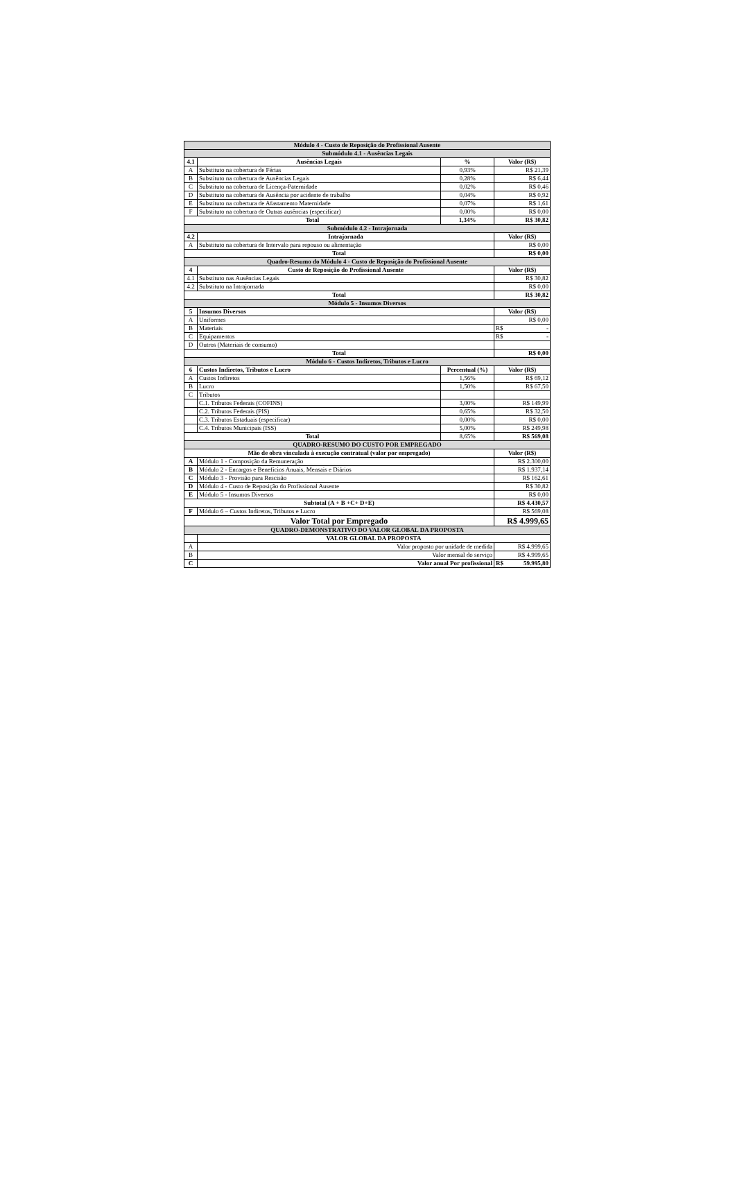| Módulo 4 - Custo de Reposição do Profissional Ausente | | | |
| Submódulo 4.1 - Ausências Legais | | | |
| 4.1 | Ausências Legais | % | Valor (R$) |
| A | Substituto na cobertura de Férias | 0,93% | R$ 21,39 |
| B | Substituto na cobertura de Ausências Legais | 0,28% | R$ 6,44 |
| C | Substituto na cobertura de Licença-Paternidade | 0,02% | R$ 0,46 |
| D | Substituto na cobertura de Ausência por acidente de trabalho | 0,04% | R$ 0,92 |
| E | Substituto na cobertura de Afastamento Maternidade | 0,07% | R$ 1,61 |
| F | Substituto na cobertura de Outras ausências (especificar) | 0,00% | R$ 0,00 |
| Total | | 1,34% | R$ 30,82 |
| Submódulo 4.2 - Intrajornada | | | |
| 4.2 | Intrajornada | | Valor (R$) |
| A | Substituto na cobertura de Intervalo para repouso ou alimentação | | R$ 0,00 |
| Total | | | R$ 0,00 |
| Quadro-Resumo do Módulo 4 - Custo de Reposição do Profissional Ausente | | | |
| 4 | Custo de Reposição do Profissional Ausente | | Valor (R$) |
| 4.1 | Substituto nas Ausências Legais | | R$ 30,82 |
| 4.2 | Substituto na Intrajornada | | R$ 0,00 |
| Total | | | R$ 30,82 |
| Módulo 5 - Insumos Diversos | | | |
| 5 | Insumos Diversos | | Valor (R$) |
| A | Uniformes | | R$ 0,00 |
| B | Materiais | | R$ - |
| C | Equipamentos | | R$ - |
| D | Outros (Materiais de consumo) | | |
| Total | | | R$ 0,00 |
| Módulo 6 - Custos Indiretos, Tributos e Lucro | | | |
| 6 | Custos Indiretos, Tributos e Lucro | Percentual (%) | Valor (R$) |
| A | Custos Indiretos | 1,56% | R$ 69,12 |
| B | Lucro | 1,50% | R$ 67,50 |
| C | Tributos | | |
| | C.1. Tributos Federais (COFINS) | 3,00% | R$ 149,99 |
| | C.2. Tributos Federais (PIS) | 0,65% | R$ 32,50 |
| | C.3. Tributos Estaduais (especificar) | 0,00% | R$ 0,00 |
| | C.4. Tributos Municipais (ISS) | 5,00% | R$ 249,98 |
| Total | | 8,65% | R$ 569,08 |
| QUADRO-RESUMO DO CUSTO POR EMPREGADO | | | |
| Mão de obra vinculada à execução contratual (valor por empregado) | | | Valor (R$) |
| A | Módulo 1 - Composição da Remuneração | | R$ 2.300,00 |
| B | Módulo 2 - Encargos e Benefícios Anuais, Mensais e Diários | | R$ 1.937,14 |
| C | Módulo 3 - Provisão para Rescisão | | R$ 162,61 |
| D | Módulo 4 - Custo de Reposição do Profissional Ausente | | R$ 30,82 |
| E | Módulo 5 - Insumos Diversos | | R$ 0,00 |
| Subtotal (A + B +C+ D+E) | | | R$ 4.430,57 |
| F | Módulo 6 – Custos Indiretos, Tributos e Lucro | | R$ 569,08 |
| Valor Total por Empregado | | | R$ 4.999,65 |
| QUADRO-DEMONSTRATIVO DO VALOR GLOBAL DA PROPOSTA | | | |
| | VALOR GLOBAL DA PROPOSTA | | |
| A | Valor proposto por unidade de medida | | R$ 4.999,65 |
| B | Valor mensal do serviço | | R$ 4.999,65 |
| C | Valor anual Por profissional | | R$ 59.995,80 |